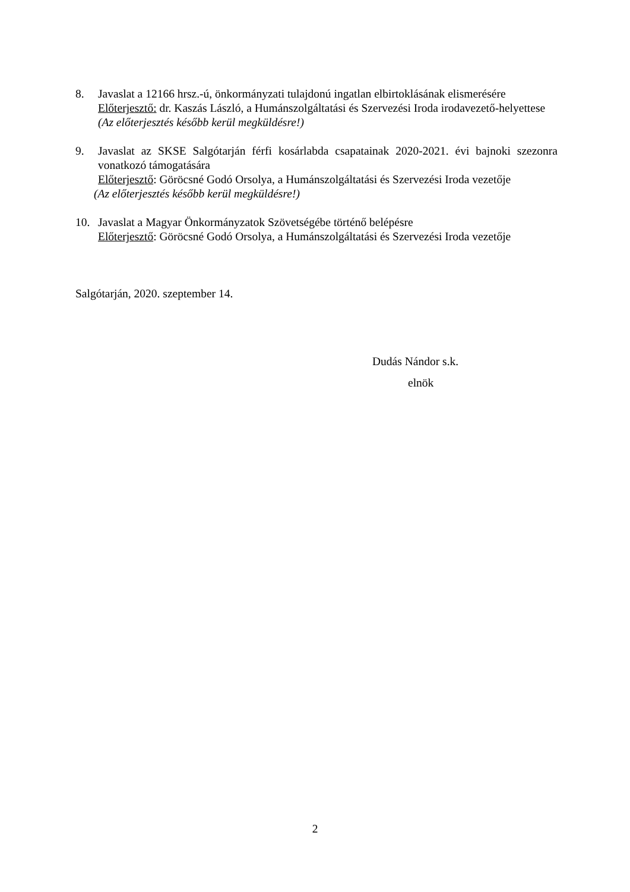8. Javaslat a 12166 hrsz.-ú, önkormányzati tulajdonú ingatlan elbirtoklásának elismerésére
Előterjesztő: dr. Kaszás László, a Humánszolgáltatási és Szervezési Iroda irodavezető-helyettese
(Az előterjesztés később kerül megküldésre!)
9. Javaslat az SKSE Salgótarján férfi kosárlabda csapatainak 2020-2021. évi bajnoki szezonra vonatkozó támogatására
Előterjesztő: Göröcsné Godó Orsolya, a Humánszolgáltatási és Szervezési Iroda vezetője
(Az előterjesztés később kerül megküldésre!)
10. Javaslat a Magyar Önkormányzatok Szövetségébe történő belépésre
Előterjesztő: Göröcsné Godó Orsolya, a Humánszolgáltatási és Szervezési Iroda vezetője
Salgótarján, 2020. szeptember 14.
Dudás Nándor s.k.
elnök
2